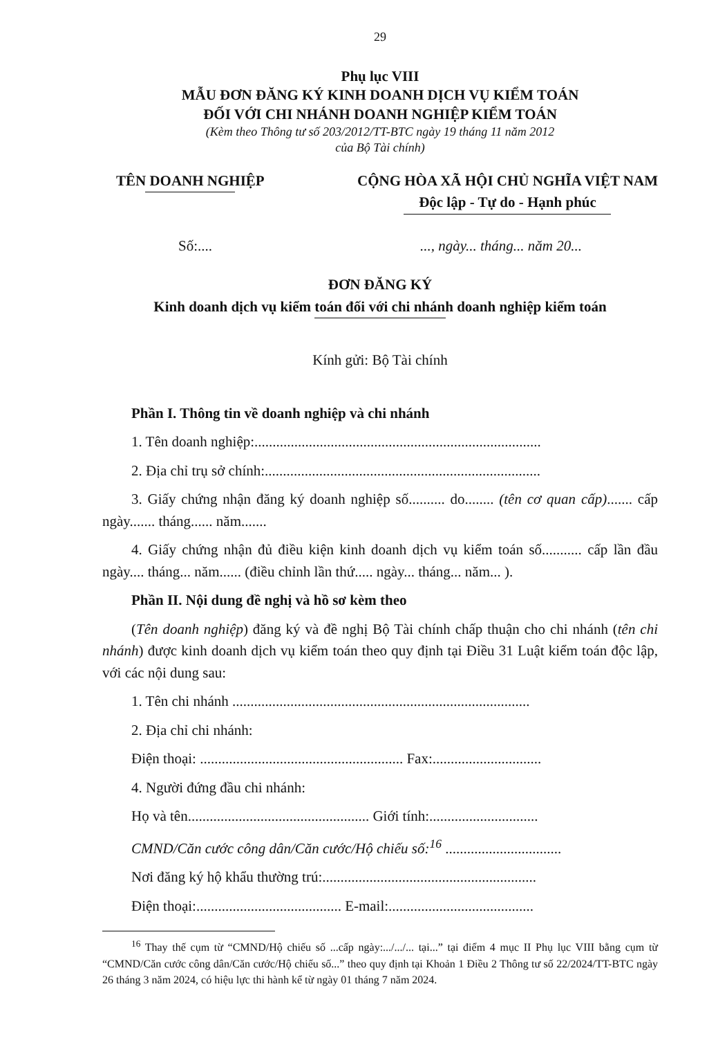29
Phụ lục VIII
MẪU ĐƠN ĐĂNG KÝ KINH DOANH DỊCH VỤ KIỂM TOÁN
ĐỐI VỚI CHI NHÁNH DOANH NGHIỆP KIỂM TOÁN
(Kèm theo Thông tư số 203/2012/TT-BTC ngày 19 tháng 11 năm 2012
của Bộ Tài chính)
TÊN DOANH NGHIỆP CỘNG HÒA XÃ HỘI CHỦ NGHĨA VIỆT NAM
Độc lập - Tự do - Hạnh phúc
Số:.... ..., ngày... tháng... năm 20...
ĐƠN ĐĂNG KÝ
Kinh doanh dịch vụ kiểm toán đối với chi nhánh doanh nghiệp kiểm toán
Kính gửi: Bộ Tài chính
Phần I. Thông tin về doanh nghiệp và chi nhánh
1. Tên doanh nghiệp:...............................................................................
2. Địa chỉ trụ sở chính:............................................................................
3. Giấy chứng nhận đăng ký doanh nghiệp số.......... do........ (tên cơ quan cấp)....... cấp ngày....... tháng...... năm.......
4. Giấy chứng nhận đủ điều kiện kinh doanh dịch vụ kiểm toán số........... cấp lần đầu ngày.... tháng... năm...... (điều chỉnh lần thứ..... ngày... tháng... năm... ).
Phần II. Nội dung đề nghị và hồ sơ kèm theo
(Tên doanh nghiệp) đăng ký và đề nghị Bộ Tài chính chấp thuận cho chi nhánh (tên chi nhánh) được kinh doanh dịch vụ kiểm toán theo quy định tại Điều 31 Luật kiểm toán độc lập, với các nội dung sau:
1. Tên chi nhánh ..................................................................................
2. Địa chỉ chi nhánh:
Điện thoại: ........................................................ Fax:..............................
4. Người đứng đầu chi nhánh:
Họ và tên.................................................. Giới tính:..............................
CMND/Căn cước công dân/Căn cước/Hộ chiếu số:<sup>16</sup> ................................
Nơi đăng ký hộ khẩu thường trú:...........................................................
Điện thoại:........................................ E-mail:........................................
<sup>16</sup> Thay thế cụm từ “CMND/Hộ chiếu số ...cấp ngày:.../.../... tại...” tại điểm 4 mục II Phụ lục VIII bằng cụm từ “CMND/Căn cước công dân/Căn cước/Hộ chiếu số...” theo quy định tại Khoản 1 Điều 2 Thông tư số 22/2024/TT-BTC ngày 26 tháng 3 năm 2024, có hiệu lực thi hành kể từ ngày 01 tháng 7 năm 2024.